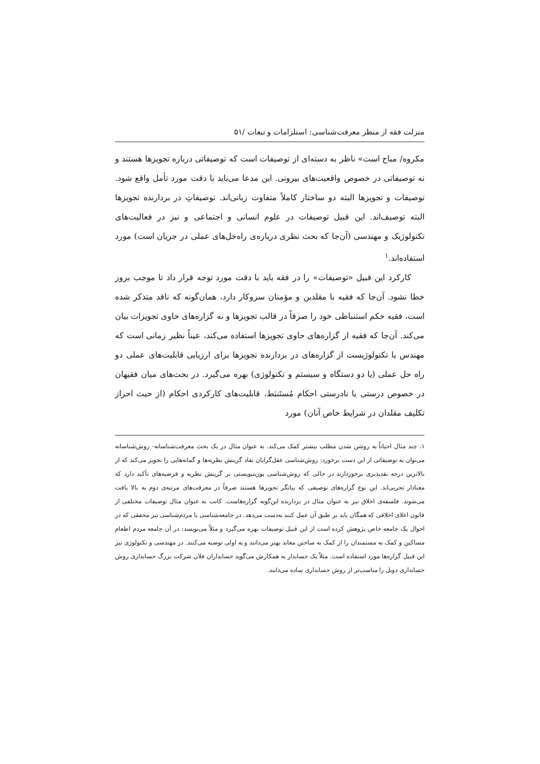منزلت فقه از منظر معرفت‌شناسی: استلزامات و تبعات /۵۱
مکروه/ مباح است» ناظر به دسته‌ای از توصیفات است که توصیفاتی درباره تجویزها هستند و نه توصیفاتی در خصوص واقعیت‌های بیرونی. این مدعا می‌باید با دقت مورد تأمل واقع شود. توصیفات و تجویزها البته دو ساختار کاملاً متفاوت زبانی‌اند. توصیفاتِ در بردارنده تجویزها البته توصیف‌اند. این قبیل توصیفات در علوم انسانی و اجتماعی و نیز در فعالیت‌های تکنولوژیک و مهندسی (آن‌جا که بحث نظری درباره‌ی راه‌حل‌های عملی در جریان است) مورد استفاده‌اند.<sup>۱</sup>
کارکرد این قبیل «توصیفات» را در فقه باید با دقت مورد توجه قرار داد تا موجب بروز خطا نشود. آن‌جا که فقیه با مقلدین و مؤمنان سروکار دارد، همان‌گونه که ناقد متذکر شده است، فقیه حکم استنباطی خود را صرفاً در قالب تجویزها و نه گزاره‌های حاوی تجویزات بیان می‌کند. آن‌جا که فقیه از گزاره‌های حاوی تجویزها استفاده می‌کند، عیناً نظیر زمانی است که مهندس یا تکنولوژیست از گزاره‌های در بردارنده تجویزها برای ارزیابی قابلیت‌های عملی دو راه حل عملی (یا دو دستگاه و سیستم و تکنولوژی) بهره می‌گیرد. در بحث‌های میان فقیهان در خصوص درستی یا نادرستی احکام مُستَنبَط، قابلیت‌های کارکردی احکام (از حیث احراز تکلیف مقلدان در شرایط خاص آنان) مورد
۱. چند مثال احیاناً به روشن شدن مطلب بیشتر کمک می‌کند. به عنوان مثال در یک بحث معرفت‌شناسانه- روش‌شناسانه می‌توان به توصیفاتی از این دست برخورد: روش‌شناسی عقل‌گرایان نقاد گزینش نظریه‌ها و گمانه‌هایی را تجویز می‌کند که از بالاترین درجه نقدپذیری برخوردارند در حالی که روش‌شناسی پوزیتیویستی بر گزینش نظریه و فرضیه‌های تأکید دارد که معنادار تجربی‌اند. این نوع گزاره‌های توصیفی که بیانگر تجویزها هستند صرفاً در معرفت‌های مرتبه‌ی دوم به بالا یافت می‌شوند. فلسفه‌ی اخلاق نیز به عنوان مثال در بردارنده این‌گونه گزاره‌هاست. کانت به عنوان مثال توصیفات مختلفی از قانون اعلای اخلاقی که همگان باید بر طبق آن عمل کنند به‌دست می‌دهد. در جامعه‌شناسی یا مردم‌شناسی نیز محققی که در احوال یک جامعه خاص پژوهش کرده است از این قبیل توصیفات بهره می‌گیرد و مثلاً می‌نویسد: در آن جامعه مردم اطعام مساکین و کمک به مستمندان را از کمک به ساختن معابد بهتر می‌دانند و به اولی توصیه می‌کنند. در مهندسی و تکنولوژی نیز این قبیل گزاره‌ها مورد استفاده است. مثلاً یک حسابدار به همکارش می‌گوید حسابداران فلان شرکت بزرگ حسابداری روش حسابداری دوبل را مناسب‌تر از روش حسابداری ساده می‌دانند.